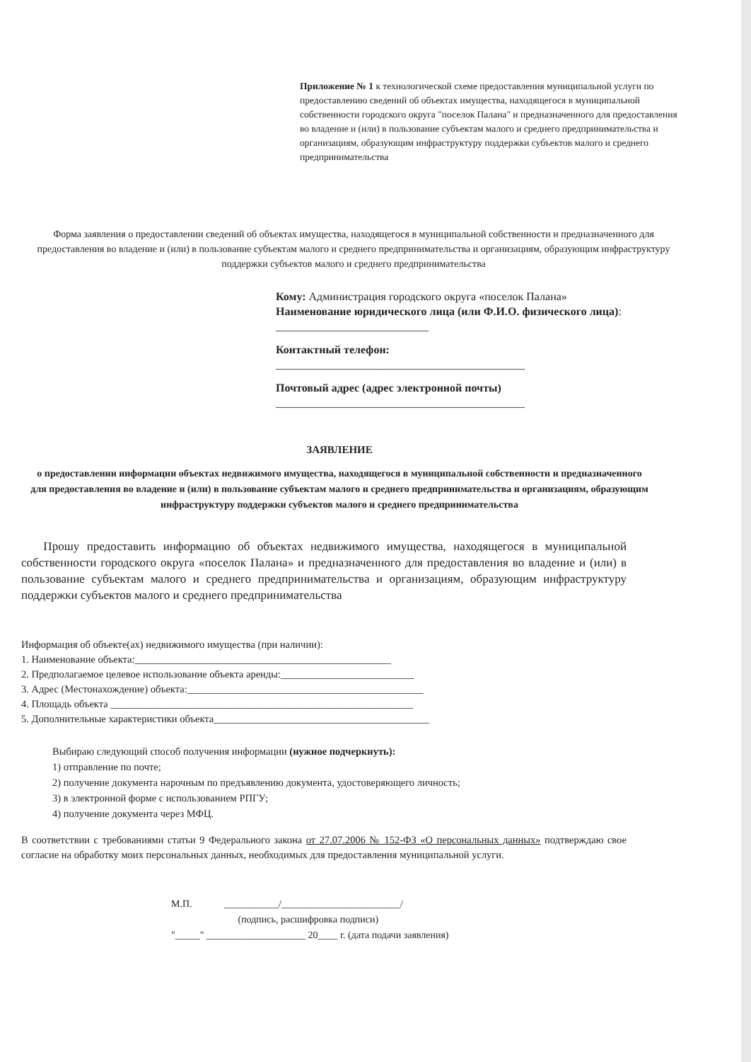Приложение № 1 к технологической схеме предоставления муниципальной услуги по предоставлению сведений об объектах имущества, находящегося в муниципальной собственности городского округа "поселок Палана" и предназначенного для предоставления во владение и (или) в пользование субъектам малого и среднего предпринимательства и организациям, образующим инфраструктуру поддержки субъектов малого и среднего предпринимательства
Форма заявления о предоставлении сведений об объектах имущества, находящегося в муниципальной собственности и предназначенного для предоставления во владение и (или) в пользование субъектам малого и среднего предпринимательства и организациям, образующим инфраструктуру поддержки субъектов малого и среднего предпринимательства
Кому: Администрация городского округа «поселок Палана»
Наименование юридического лица (или Ф.И.О. физического лица): ___________________________
Контактный телефон:
____________________________________________
Почтовый адрес (адрес электронной почты)
____________________________________________
ЗАЯВЛЕНИЕ
о предоставлении информации объектах недвижимого имущества, находящегося в муниципальной собственности и предназначенного для предоставления во владение и (или) в пользование субъектам малого и среднего предпринимательства и организациям, образующим инфраструктуру поддержки субъектов малого и среднего предпринимательства
Прошу предоставить информацию об объектах недвижимого имущества, находящегося в муниципальной собственности городского округа «поселок Палана» и предназначенного для предоставления во владение и (или) в пользование субъектам малого и среднего предпринимательства и организациям, образующим инфраструктуру поддержки субъектов малого и среднего предпринимательства
Информация об объекте(ах) недвижимого имущества (при наличии):
1. Наименование объекта:__________________________________________________
2. Предполагаемое целевое использование объекта аренды:__________________________
3. Адрес (Местонахождение) объекта:______________________________________________
4. Площадь объекта ___________________________________________________________
5. Дополнительные характеристики объекта__________________________________________
Выбираю следующий способ получения информации (нужное подчеркнуть):
1) отправление по почте;
2) получение документа нарочным по предъявлению документа, удостоверяющего личность;
3) в электронной форме с использованием РПГУ;
4) получение документа через МФЦ.
В соответствии с требованиями статьи 9 Федерального закона от 27.07.2006 № 152-ФЗ «О персональных данных» подтверждаю свое согласие на обработку моих персональных данных, необходимых для предоставления муниципальной услуги.
М.П. ___________/________________________/
(подпись, расшифровка подписи)
"_____" ____________________ 20____ г. (дата подачи заявления)